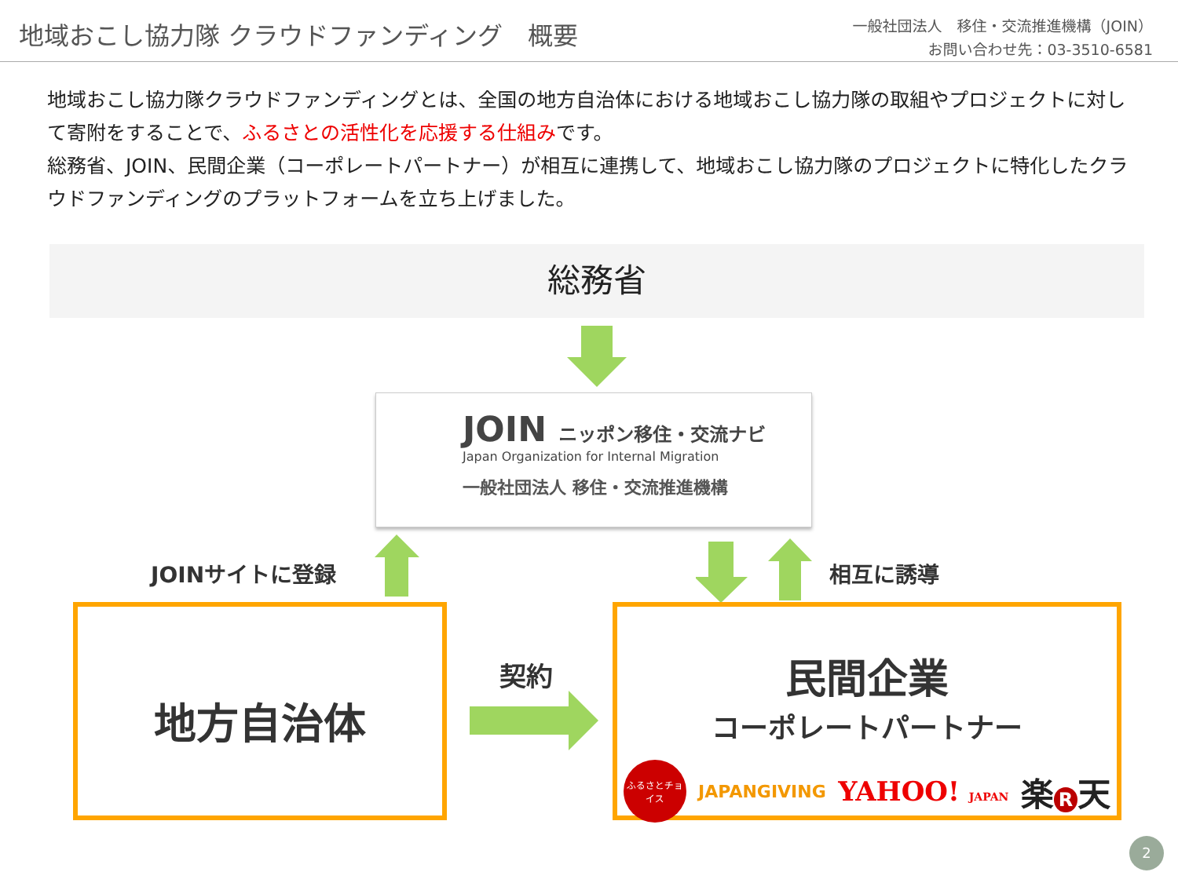地域おこし協力隊 クラウドファンディング　概要
一般社団法人　移住・交流推進機構（JOIN）
お問い合わせ先：03-3510-6581
地域おこし協力隊クラウドファンディングとは、全国の地方自治体における地域おこし協力隊の取組やプロジェクトに対して寄附をすることで、ふるさとの活性化を応援する仕組みです。
総務省、JOIN、民間企業（コーポレートパートナー）が相互に連携して、地域おこし協力隊のプロジェクトに特化したクラウドファンディングのプラットフォームを立ち上げました。
総務省
JOIN ニッポン移住・交流ナビ
Japan Organization for Internal Migration
一般社団法人 移住・交流推進機構
JOINサイトに登録 相互に誘導
地方自治体
契約
民間企業
コーポレートパートナー
ふるさとチョイス JAPANGIVING YAHOO! JAPAN 楽 R 天
2